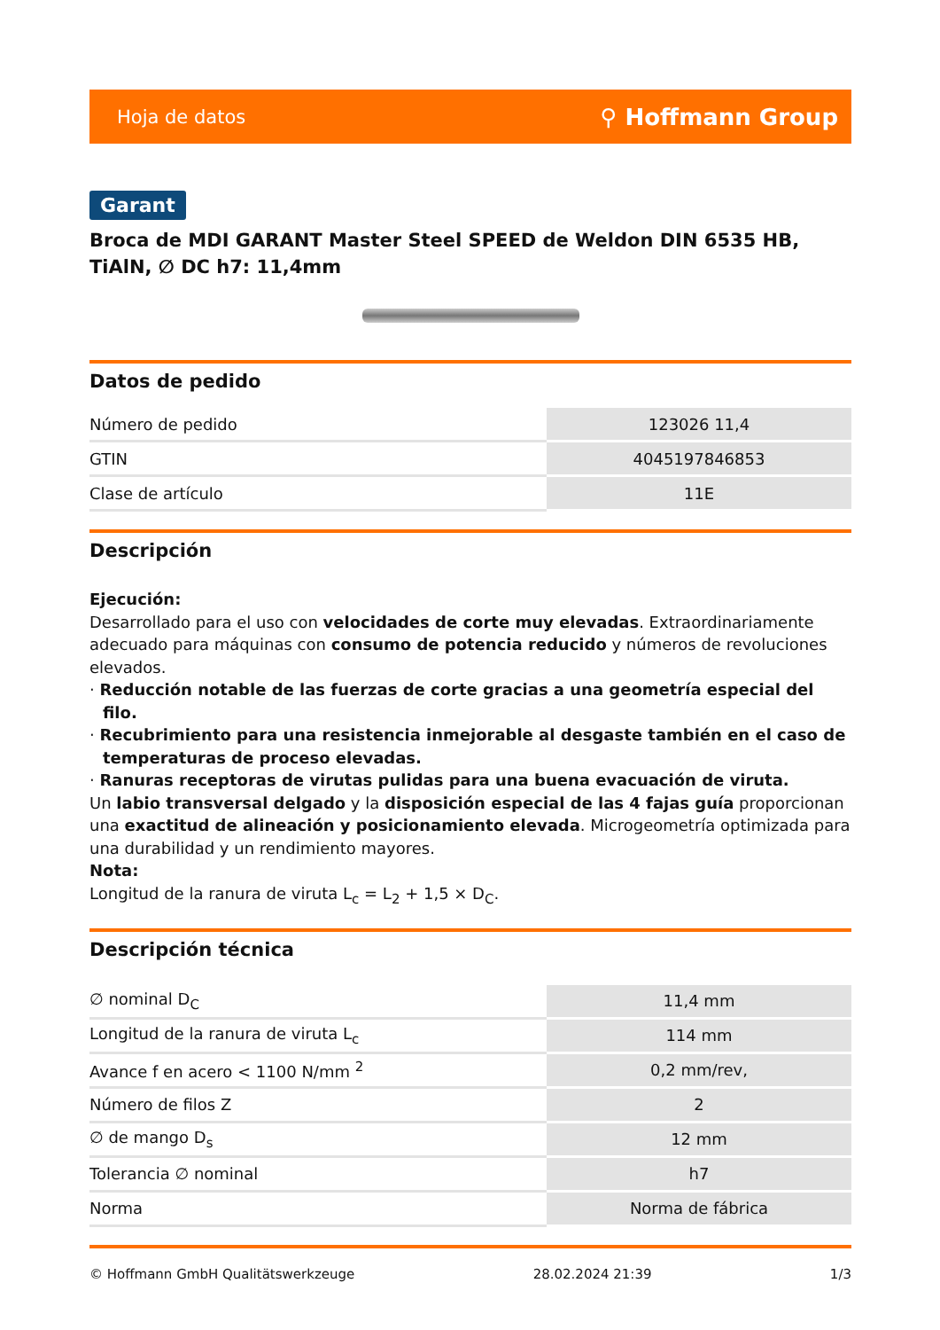Hoja de datos ⚲ Hoffmann Group
Garant
Broca de MDI GARANT Master Steel SPEED de Weldon DIN 6535 HB, TiAlN, ∅ DC h7: 11,4mm
Datos de pedido
| Número de pedido | 123026 11,4 |
| GTIN | 4045197846853 |
| Clase de artículo | 11E |
Descripción
Ejecución:
Desarrollado para el uso con velocidades de corte muy elevadas. Extraordinariamente adecuado para máquinas con consumo de potencia reducido y números de revoluciones elevados.
· Reducción notable de las fuerzas de corte gracias a una geometría especial del filo.
· Recubrimiento para una resistencia inmejorable al desgaste también en el caso de temperaturas de proceso elevadas.
· Ranuras receptoras de virutas pulidas para una buena evacuación de viruta.
Un labio transversal delgado y la disposición especial de las 4 fajas guía proporcionan una exactitud de alineación y posicionamiento elevada. Microgeometría optimizada para una durabilidad y un rendimiento mayores.
Nota:
Longitud de la ranura de viruta L<sub>c</sub> = L<sub>2</sub> + 1,5 × D<sub>C</sub>.
Descripción técnica
| ∅ nominal D<sub>C</sub> | 11,4 mm |
| Longitud de la ranura de viruta L<sub>c</sub> | 114 mm |
| Avance f en acero < 1100 N/mm <sup>2</sup> | 0,2 mm/rev, |
| Número de filos Z | 2 |
| ∅ de mango D<sub>s</sub> | 12 mm |
| Tolerancia ∅ nominal | h7 |
| Norma | Norma de fábrica |
© Hoffmann GmbH Qualitätswerkzeuge 28.02.2024 21:39 1/3